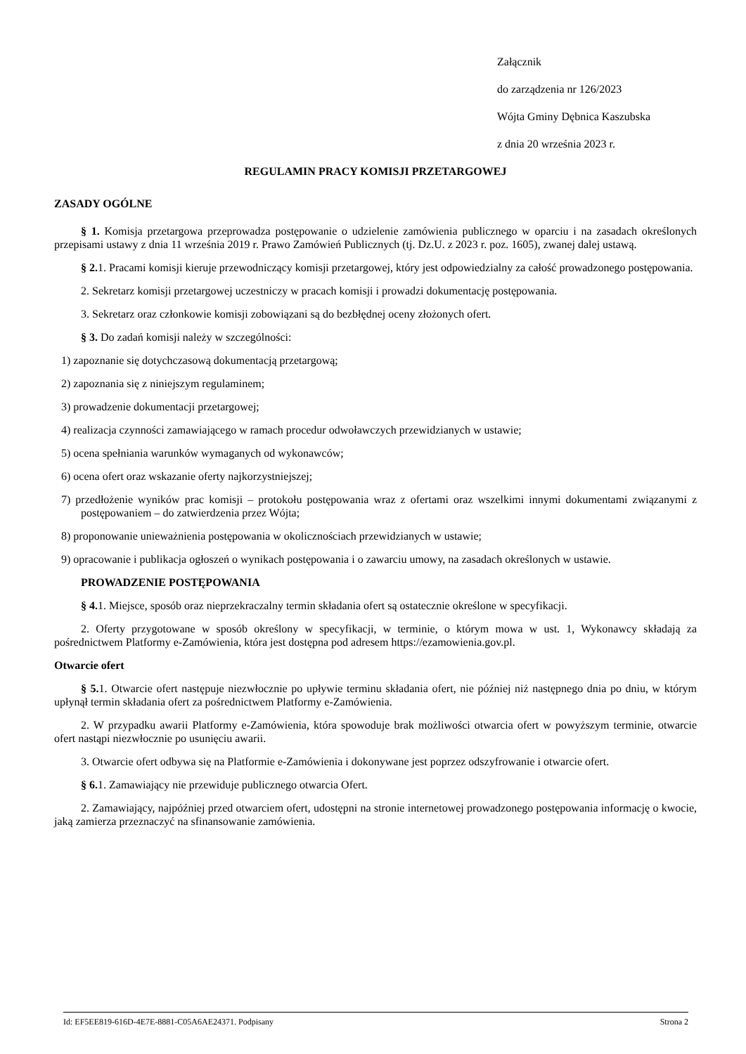Załącznik
do zarządzenia nr 126/2023
Wójta Gminy Dębnica Kaszubska
z dnia 20 września 2023 r.
REGULAMIN PRACY KOMISJI PRZETARGOWEJ
ZASADY OGÓLNE
§ 1. Komisja przetargowa przeprowadza postępowanie o udzielenie zamówienia publicznego w oparciu i na zasadach określonych przepisami ustawy z dnia 11 września 2019 r. Prawo Zamówień Publicznych (tj. Dz.U. z 2023 r. poz. 1605), zwanej dalej ustawą.
§ 2. 1. Pracami komisji kieruje przewodniczący komisji przetargowej, który jest odpowiedzialny za całość prowadzonego postępowania.
2. Sekretarz komisji przetargowej uczestniczy w pracach komisji i prowadzi dokumentację postępowania.
3. Sekretarz oraz członkowie komisji zobowiązani są do bezbłędnej oceny złożonych ofert.
§ 3. Do zadań komisji należy w szczególności:
1) zapoznanie się dotychczasową dokumentacją przetargową;
2) zapoznania się z niniejszym regulaminem;
3) prowadzenie dokumentacji przetargowej;
4) realizacja czynności zamawiającego w ramach procedur odwoławczych przewidzianych w ustawie;
5) ocena spełniania warunków wymaganych od wykonawców;
6) ocena ofert oraz wskazanie oferty najkorzystniejszej;
7) przedłożenie wyników prac komisji – protokołu postępowania wraz z ofertami oraz wszelkimi innymi dokumentami związanymi z postępowaniem – do zatwierdzenia przez Wójta;
8) proponowanie unieważnienia postępowania w okolicznościach przewidzianych w ustawie;
9) opracowanie i publikacja ogłoszeń o wynikach postępowania i o zawarciu umowy, na zasadach określonych w ustawie.
PROWADZENIE POSTĘPOWANIA
§ 4. 1. Miejsce, sposób oraz nieprzekraczalny termin składania ofert są ostatecznie określone w specyfikacji.
2. Oferty przygotowane w sposób określony w specyfikacji, w terminie, o którym mowa w ust. 1, Wykonawcy składają za pośrednictwem Platformy e-Zamówienia, która jest dostępna pod adresem https://ezamowienia.gov.pl.
Otwarcie ofert
§ 5. 1. Otwarcie ofert następuje niezwłocznie po upływie terminu składania ofert, nie później niż następnego dnia po dniu, w którym upłynął termin składania ofert za pośrednictwem Platformy e-Zamówienia.
2. W przypadku awarii Platformy e-Zamówienia, która spowoduje brak możliwości otwarcia ofert w powyższym terminie, otwarcie ofert nastąpi niezwłocznie po usunięciu awarii.
3. Otwarcie ofert odbywa się na Platformie e-Zamówienia i dokonywane jest poprzez odszyfrowanie i otwarcie ofert.
§ 6. 1. Zamawiający nie przewiduje publicznego otwarcia Ofert.
2. Zamawiający, najpóźniej przed otwarciem ofert, udostępni na stronie internetowej prowadzonego postępowania informację o kwocie, jaką zamierza przeznaczyć na sfinansowanie zamówienia.
Id: EF5EE819-616D-4E7E-8881-C05A6AE24371. Podpisany Strona 2